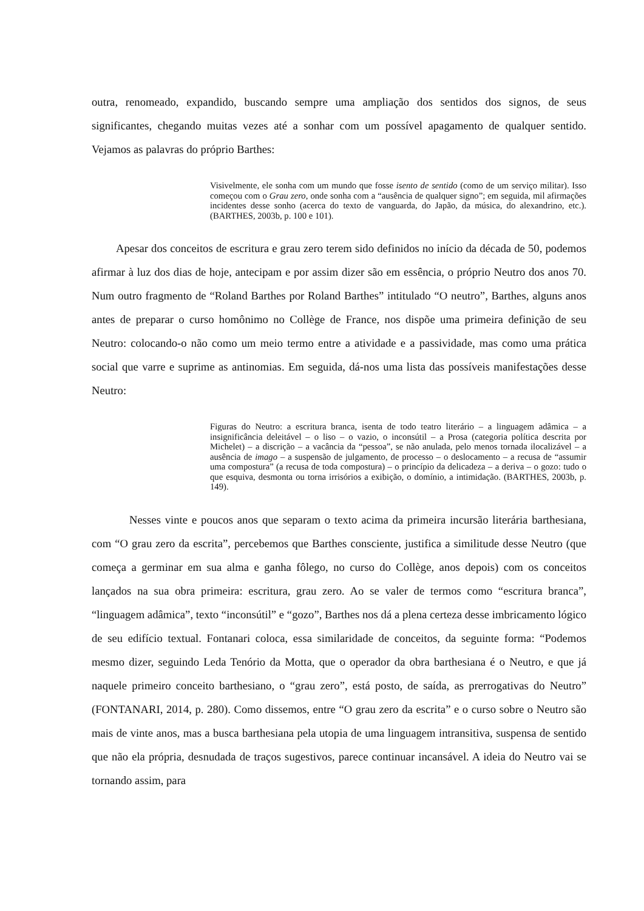outra, renomeado, expandido, buscando sempre uma ampliação dos sentidos dos signos, de seus significantes, chegando muitas vezes até a sonhar com um possível apagamento de qualquer sentido. Vejamos as palavras do próprio Barthes:
Visivelmente, ele sonha com um mundo que fosse isento de sentido (como de um serviço militar). Isso começou com o Grau zero, onde sonha com a “ausência de qualquer signo”; em seguida, mil afirmações incidentes desse sonho (acerca do texto de vanguarda, do Japão, da música, do alexandrino, etc.). (BARTHES, 2003b, p. 100 e 101).
Apesar dos conceitos de escritura e grau zero terem sido definidos no início da década de 50, podemos afirmar à luz dos dias de hoje, antecipam e por assim dizer são em essência, o próprio Neutro dos anos 70. Num outro fragmento de “Roland Barthes por Roland Barthes” intitulado “O neutro”, Barthes, alguns anos antes de preparar o curso homônimo no Collège de France, nos dispõe uma primeira definição de seu Neutro: colocando-o não como um meio termo entre a atividade e a passividade, mas como uma prática social que varre e suprime as antinomias. Em seguida, dá-nos uma lista das possíveis manifestações desse Neutro:
Figuras do Neutro: a escritura branca, isenta de todo teatro literário – a linguagem adâmica – a insignificância deleitável – o liso – o vazio, o inconsútil – a Prosa (categoria política descrita por Michelet) – a discrição – a vacância da “pessoa”, se não anulada, pelo menos tornada ilocalizável – a ausência de imago – a suspensão de julgamento, de processo – o deslocamento – a recusa de “assumir uma compostura” (a recusa de toda compostura) – o princípio da delicadeza – a deriva – o gozo: tudo o que esquiva, desmonta ou torna irrisórios a exibição, o domínio, a intimidação. (BARTHES, 2003b, p. 149).
Nesses vinte e poucos anos que separam o texto acima da primeira incursão literária barthesiana, com “O grau zero da escrita”, percebemos que Barthes consciente, justifica a similitude desse Neutro (que começa a germinar em sua alma e ganha fôlego, no curso do Collège, anos depois) com os conceitos lançados na sua obra primeira: escritura, grau zero. Ao se valer de termos como “escritura branca”, “linguagem adâmica”, texto “inconsútil” e “gozo”, Barthes nos dá a plena certeza desse imbricamento lógico de seu edifício textual. Fontanari coloca, essa similaridade de conceitos, da seguinte forma: “Podemos mesmo dizer, seguindo Leda Tenório da Motta, que o operador da obra barthesiana é o Neutro, e que já naquele primeiro conceito barthesiano, o “grau zero”, está posto, de saída, as prerrogativas do Neutro” (FONTANARI, 2014, p. 280). Como dissemos, entre “O grau zero da escrita” e o curso sobre o Neutro são mais de vinte anos, mas a busca barthesiana pela utopia de uma linguagem intransitiva, suspensa de sentido que não ela própria, desnudada de traços sugestivos, parece continuar incansável. A ideia do Neutro vai se tornando assim, para